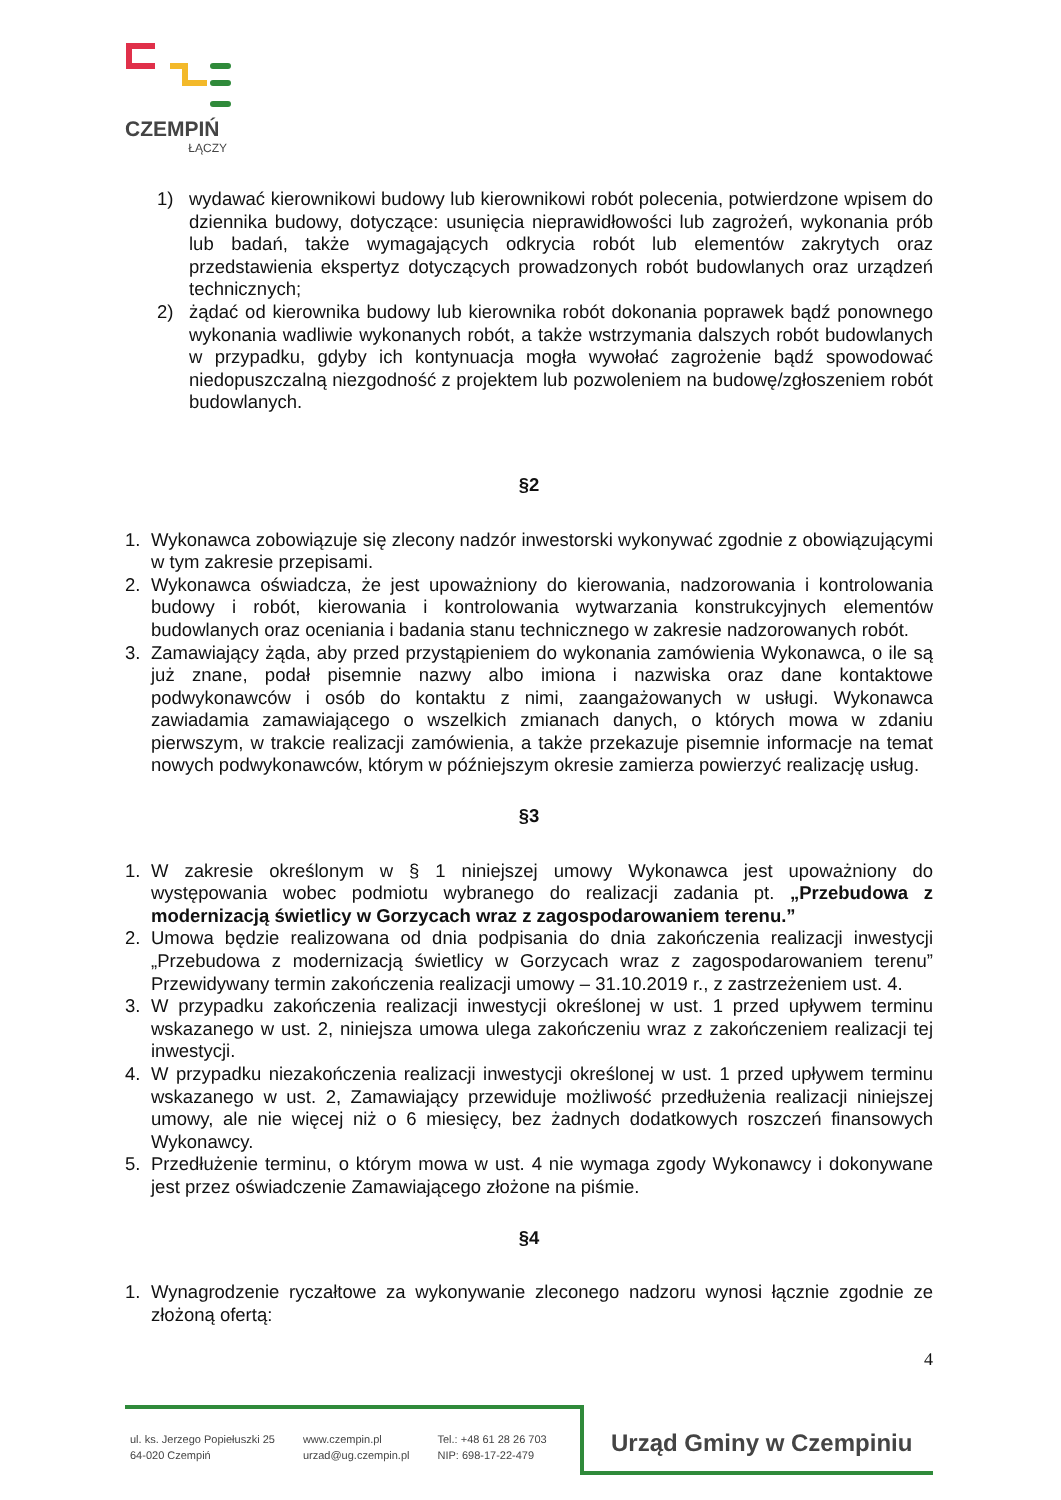CZEMPIŃ
ŁĄCZY
1) wydawać kierownikowi budowy lub kierownikowi robót polecenia, potwierdzone wpisem do dziennika budowy, dotyczące: usunięcia nieprawidłowości lub zagrożeń, wykonania prób lub badań, także wymagających odkrycia robót lub elementów zakrytych oraz przedstawienia ekspertyz dotyczących prowadzonych robót budowlanych oraz urządzeń technicznych;
2) żądać od kierownika budowy lub kierownika robót dokonania poprawek bądź ponownego wykonania wadliwie wykonanych robót, a także wstrzymania dalszych robót budowlanych w przypadku, gdyby ich kontynuacja mogła wywołać zagrożenie bądź spowodować niedopuszczalną niezgodność z projektem lub pozwoleniem na budowę/zgłoszeniem robót budowlanych.
§2
1. Wykonawca zobowiązuje się zlecony nadzór inwestorski wykonywać zgodnie z obowiązującymi w tym zakresie przepisami.
2. Wykonawca oświadcza, że jest upoważniony do kierowania, nadzorowania i kontrolowania budowy i robót, kierowania i kontrolowania wytwarzania konstrukcyjnych elementów budowlanych oraz oceniania i badania stanu technicznego w zakresie nadzorowanych robót.
3. Zamawiający żąda, aby przed przystąpieniem do wykonania zamówienia Wykonawca, o ile są już znane, podał pisemnie nazwy albo imiona i nazwiska oraz dane kontaktowe podwykonawców i osób do kontaktu z nimi, zaangażowanych w usługi. Wykonawca zawiadamia zamawiającego o wszelkich zmianach danych, o których mowa w zdaniu pierwszym, w trakcie realizacji zamówienia, a także przekazuje pisemnie informacje na temat nowych podwykonawców, którym w późniejszym okresie zamierza powierzyć realizację usług.
§3
1. W zakresie określonym w § 1 niniejszej umowy Wykonawca jest upoważniony do występowania wobec podmiotu wybranego do realizacji zadania pt. „Przebudowa z modernizacją świetlicy w Gorzycach wraz z zagospodarowaniem terenu.”
2. Umowa będzie realizowana od dnia podpisania do dnia zakończenia realizacji inwestycji „Przebudowa z modernizacją świetlicy w Gorzycach wraz z zagospodarowaniem terenu” Przewidywany termin zakończenia realizacji umowy – 31.10.2019 r., z zastrzeżeniem ust. 4.
3. W przypadku zakończenia realizacji inwestycji określonej w ust. 1 przed upływem terminu wskazanego w ust. 2, niniejsza umowa ulega zakończeniu wraz z zakończeniem realizacji tej inwestycji.
4. W przypadku niezakończenia realizacji inwestycji określonej w ust. 1 przed upływem terminu wskazanego w ust. 2, Zamawiający przewiduje możliwość przedłużenia realizacji niniejszej umowy, ale nie więcej niż o 6 miesięcy, bez żadnych dodatkowych roszczeń finansowych Wykonawcy.
5. Przedłużenie terminu, o którym mowa w ust. 4 nie wymaga zgody Wykonawcy i dokonywane jest przez oświadczenie Zamawiającego złożone na piśmie.
§4
1. Wynagrodzenie ryczałtowe za wykonywanie zleconego nadzoru wynosi łącznie zgodnie ze złożoną ofertą:
4
ul. ks. Jerzego Popiełuszki 25
64-020 Czempiń
www.czempin.pl
urzad@ug.czempin.pl
Tel.: +48 61 28 26 703
NIP: 698-17-22-479
Urząd Gminy w Czempiniu